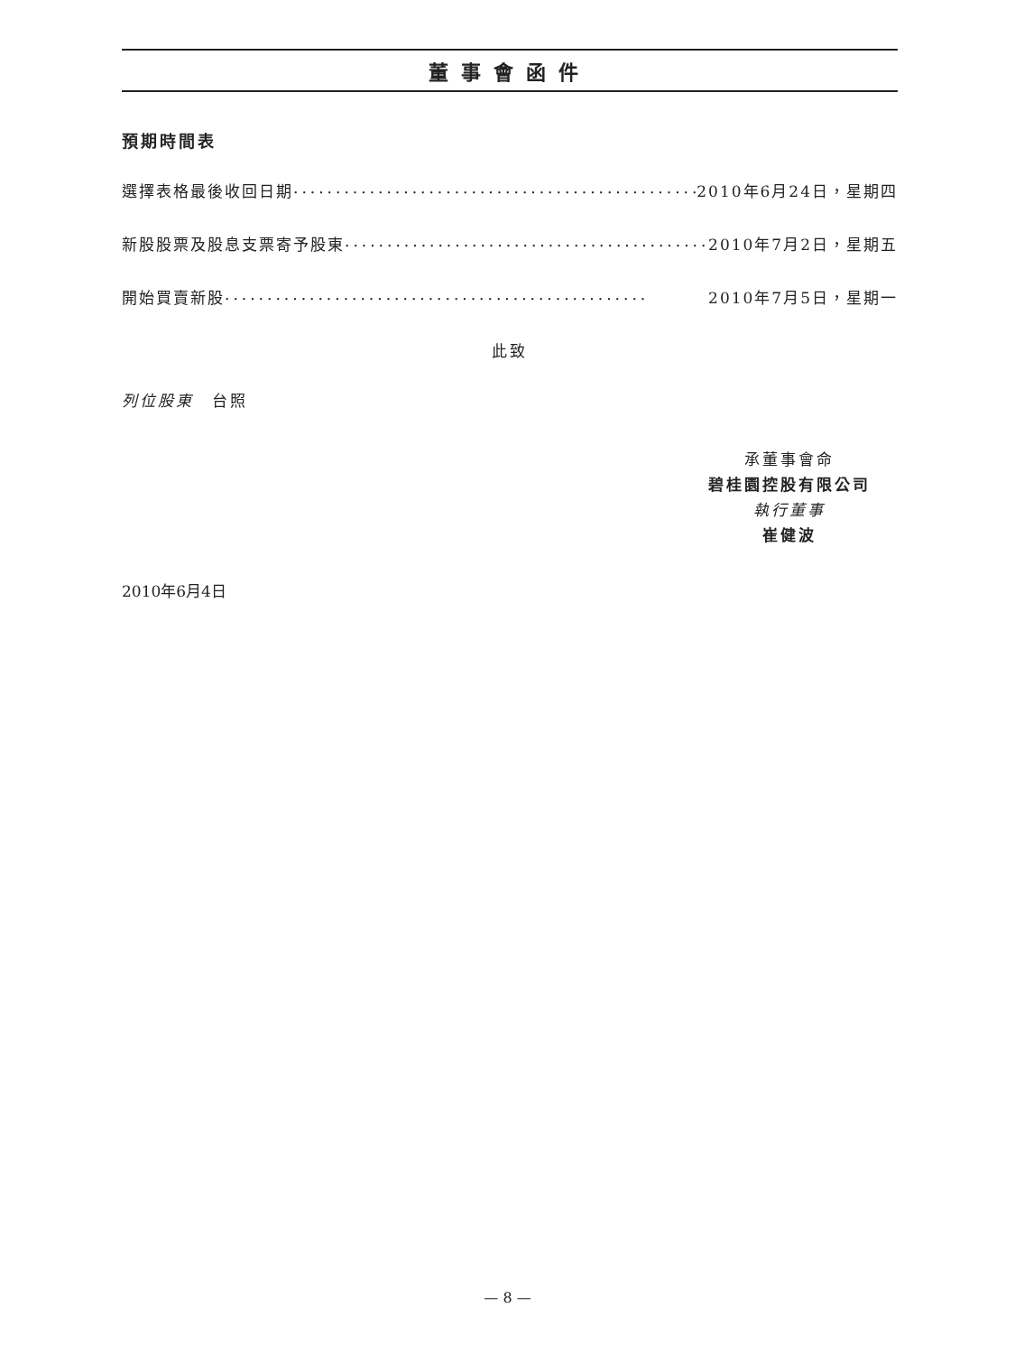董事會函件
預期時間表
選擇表格最後收回日期.................................................. 2010年6月24日，星期四
新股股票及股息支票寄予股東.................................................. 2010年7月2日，星期五
開始買賣新股 .................................................. 2010年7月5日，星期一
此致
列位股東　台照
承董事會命
碧桂園控股有限公司
執行董事
崔健波
2010年6月4日
— 8 —